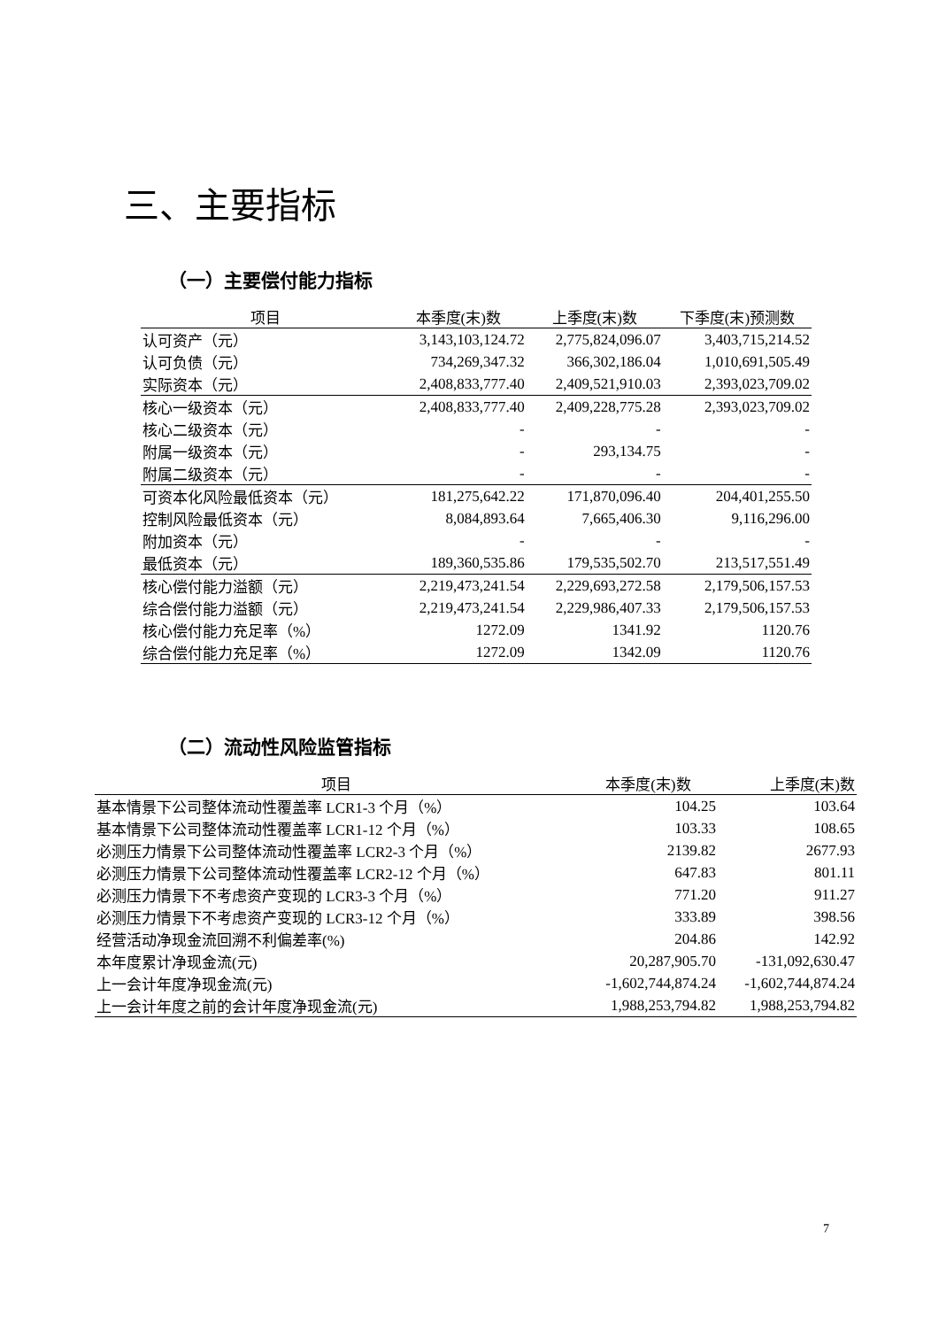三、主要指标
（一）主要偿付能力指标
| 项目 | 本季度(末)数 | 上季度(末)数 | 下季度(末)预测数 |
| --- | --- | --- | --- |
| 认可资产（元） | 3,143,103,124.72 | 2,775,824,096.07 | 3,403,715,214.52 |
| 认可负债（元） | 734,269,347.32 | 366,302,186.04 | 1,010,691,505.49 |
| 实际资本（元） | 2,408,833,777.40 | 2,409,521,910.03 | 2,393,023,709.02 |
| 核心一级资本（元） | 2,408,833,777.40 | 2,409,228,775.28 | 2,393,023,709.02 |
| 核心二级资本（元） | - | - | - |
| 附属一级资本（元） | - | 293,134.75 | - |
| 附属二级资本（元） | - | - | - |
| 可资本化风险最低资本（元） | 181,275,642.22 | 171,870,096.40 | 204,401,255.50 |
| 控制风险最低资本（元） | 8,084,893.64 | 7,665,406.30 | 9,116,296.00 |
| 附加资本（元） | - | - | - |
| 最低资本（元） | 189,360,535.86 | 179,535,502.70 | 213,517,551.49 |
| 核心偿付能力溢额（元） | 2,219,473,241.54 | 2,229,693,272.58 | 2,179,506,157.53 |
| 综合偿付能力溢额（元） | 2,219,473,241.54 | 2,229,986,407.33 | 2,179,506,157.53 |
| 核心偿付能力充足率（%） | 1272.09 | 1341.92 | 1120.76 |
| 综合偿付能力充足率（%） | 1272.09 | 1342.09 | 1120.76 |
（二）流动性风险监管指标
| 项目 | 本季度(末)数 | 上季度(末)数 |
| --- | --- | --- |
| 基本情景下公司整体流动性覆盖率 LCR1-3 个月（%） | 104.25 | 103.64 |
| 基本情景下公司整体流动性覆盖率 LCR1-12 个月（%） | 103.33 | 108.65 |
| 必测压力情景下公司整体流动性覆盖率 LCR2-3 个月（%） | 2139.82 | 2677.93 |
| 必测压力情景下公司整体流动性覆盖率 LCR2-12 个月（%） | 647.83 | 801.11 |
| 必测压力情景下不考虑资产变现的 LCR3-3 个月（%） | 771.20 | 911.27 |
| 必测压力情景下不考虑资产变现的 LCR3-12 个月（%） | 333.89 | 398.56 |
| 经营活动净现金流回溯不利偏差率(%) | 204.86 | 142.92 |
| 本年度累计净现金流(元) | 20,287,905.70 | -131,092,630.47 |
| 上一会计年度净现金流(元) | -1,602,744,874.24 | -1,602,744,874.24 |
| 上一会计年度之前的会计年度净现金流(元) | 1,988,253,794.82 | 1,988,253,794.82 |
7